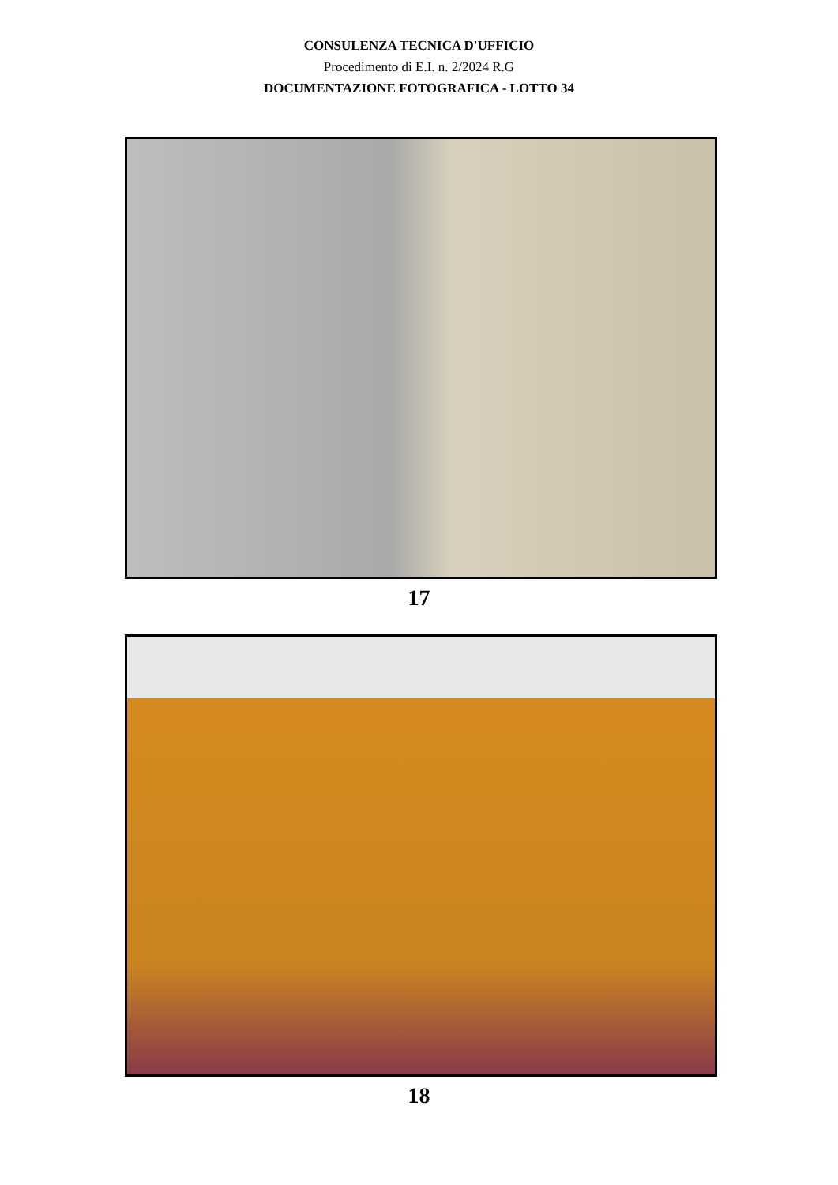CONSULENZA TECNICA D'UFFICIO
Procedimento di E.I. n. 2/2024 R.G
DOCUMENTAZIONE FOTOGRAFICA - LOTTO 34
17
18